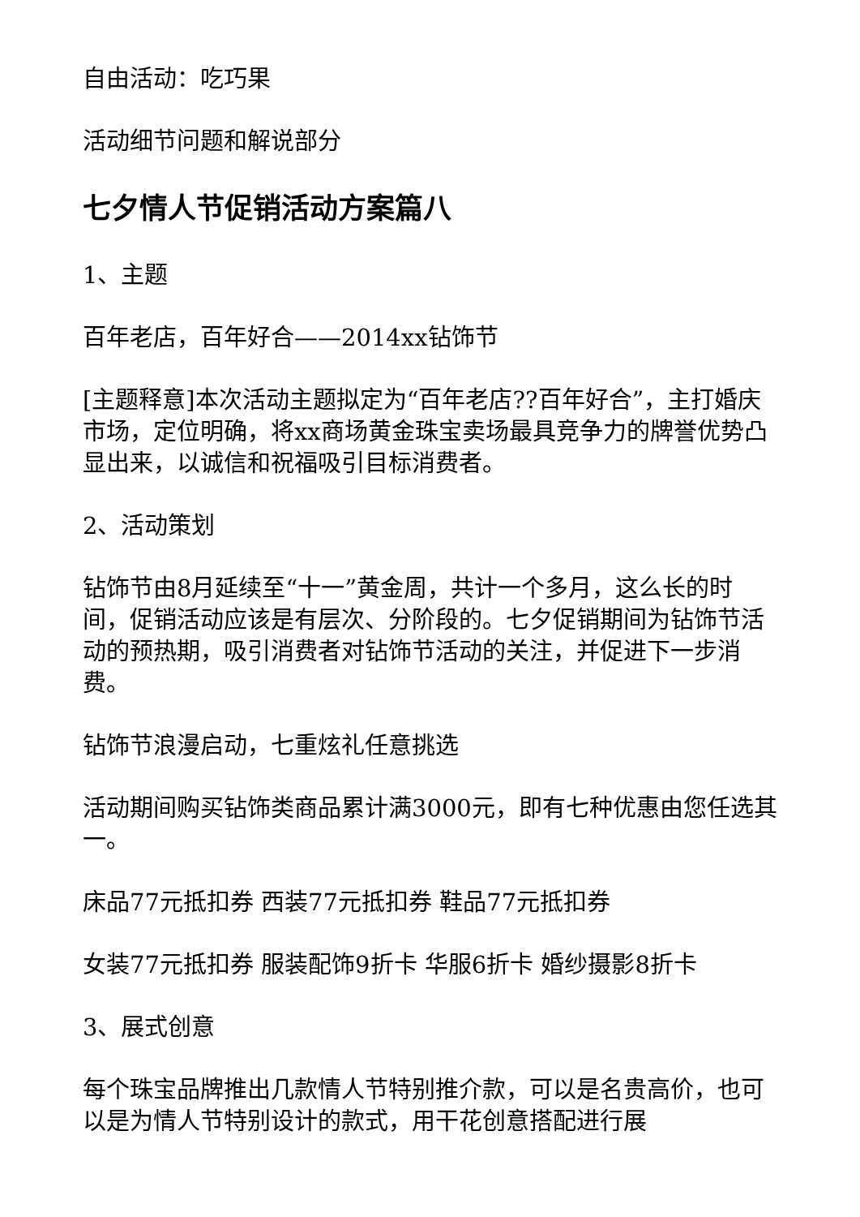自由活动：吃巧果
活动细节问题和解说部分
七夕情人节促销活动方案篇八
1、主题
百年老店，百年好合——2014xx钻饰节
[主题释意]本次活动主题拟定为“百年老店??百年好合”，主打婚庆市场，定位明确，将xx商场黄金珠宝卖场最具竞争力的牌誉优势凸显出来，以诚信和祝福吸引目标消费者。
2、活动策划
钻饰节由8月延续至“十一”黄金周，共计一个多月，这么长的时间，促销活动应该是有层次、分阶段的。七夕促销期间为钻饰节活动的预热期，吸引消费者对钻饰节活动的关注，并促进下一步消费。
钻饰节浪漫启动，七重炫礼任意挑选
活动期间购买钻饰类商品累计满3000元，即有七种优惠由您任选其一。
床品77元抵扣券 西装77元抵扣券 鞋品77元抵扣券
女装77元抵扣券 服装配饰9折卡 华服6折卡 婚纱摄影8折卡
3、展式创意
每个珠宝品牌推出几款情人节特别推介款，可以是名贵高价，也可以是为情人节特别设计的款式，用干花创意搭配进行展